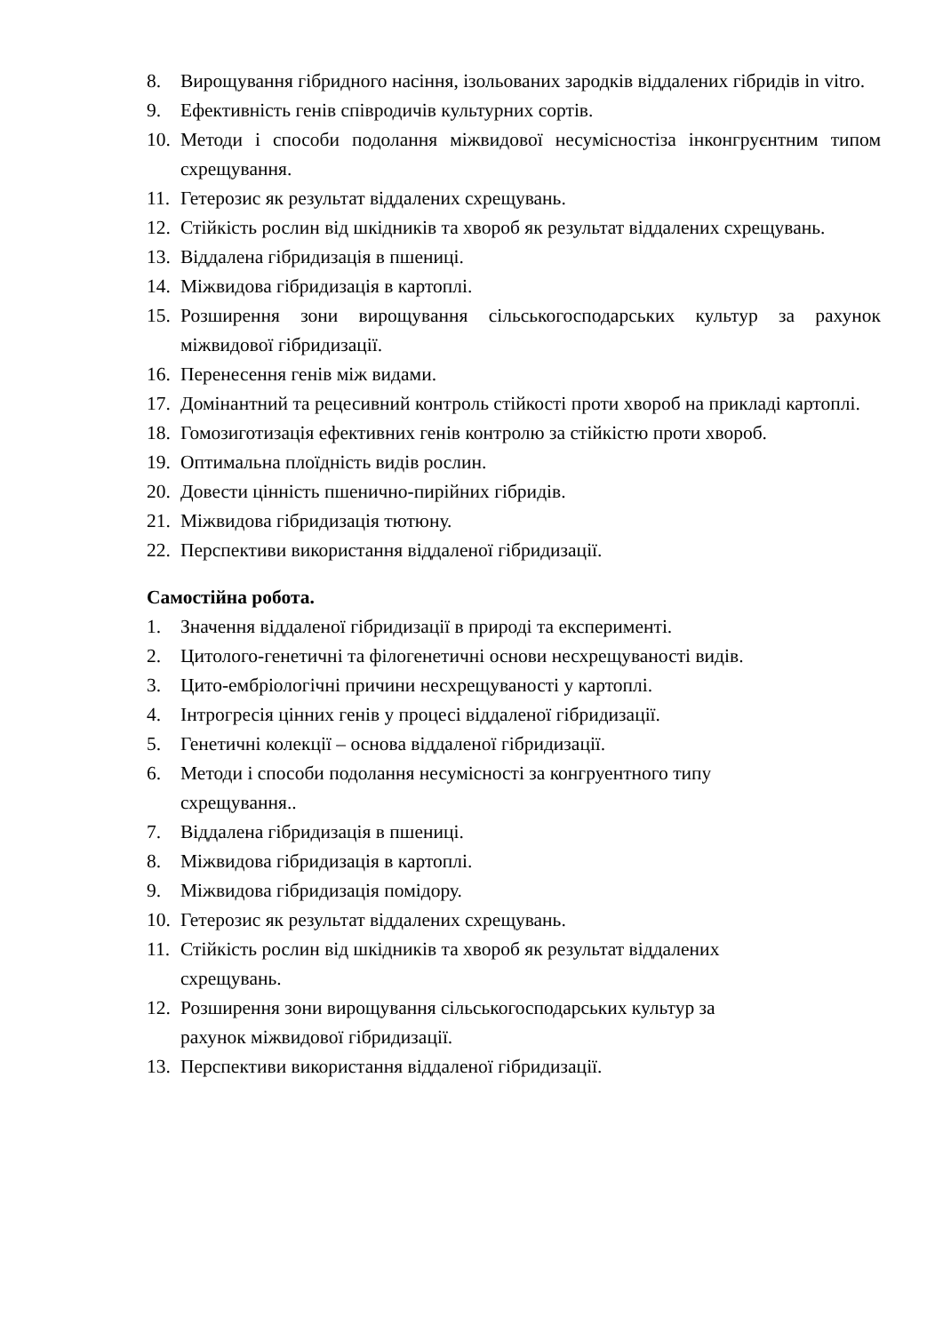8. Вирощування гібридного насіння, ізольованих зародків віддалених гібридів in vitro.
9. Ефективність генів співродичів культурних сортів.
10. Методи і способи подолання міжвидової несумісностіза інконгруєнтним типом схрещування.
11. Гетерозис як результат віддалених схрещувань.
12. Стійкість рослин від шкідників та хвороб як результат віддалених схрещувань.
13. Віддалена гібридизація в пшениці.
14. Міжвидова гібридизація в картоплі.
15. Розширення зони вирощування сільськогосподарських культур за рахунок міжвидової гібридизації.
16. Перенесення генів між видами.
17. Домінантний та рецесивний контроль стійкості проти хвороб на прикладі картоплі.
18. Гомозиготизація ефективних генів контролю за стійкістю проти хвороб.
19. Оптимальна плоїдність видів рослин.
20. Довести цінність пшенично-пирійних гібридів.
21. Міжвидова гібридизація тютюну.
22. Перспективи використання віддаленої гібридизації.
Самостійна робота.
1. Значення віддаленої гібридизації в природі та експерименті.
2. Цитолого-генетичні та філогенетичні основи несхрещуваності видів.
3. Цито-ембріологічні причини несхрещуваності у картоплі.
4. Інтрогресія цінних генів у процесі віддаленої гібридизації.
5. Генетичні колекції – основа віддаленої гібридизації.
6. Методи і способи подолання несумісності за конгруентного типу
схрещування..
7. Віддалена гібридизація в пшениці.
8. Міжвидова гібридизація в картоплі.
9. Міжвидова гібридизація помідору.
10. Гетерозис як результат віддалених схрещувань.
11. Стійкість рослин від шкідників та хвороб як результат віддалених
схрещувань.
12. Розширення зони вирощування сільськогосподарських культур за
рахунок міжвидової гібридизації.
13. Перспективи використання віддаленої гібридизації.